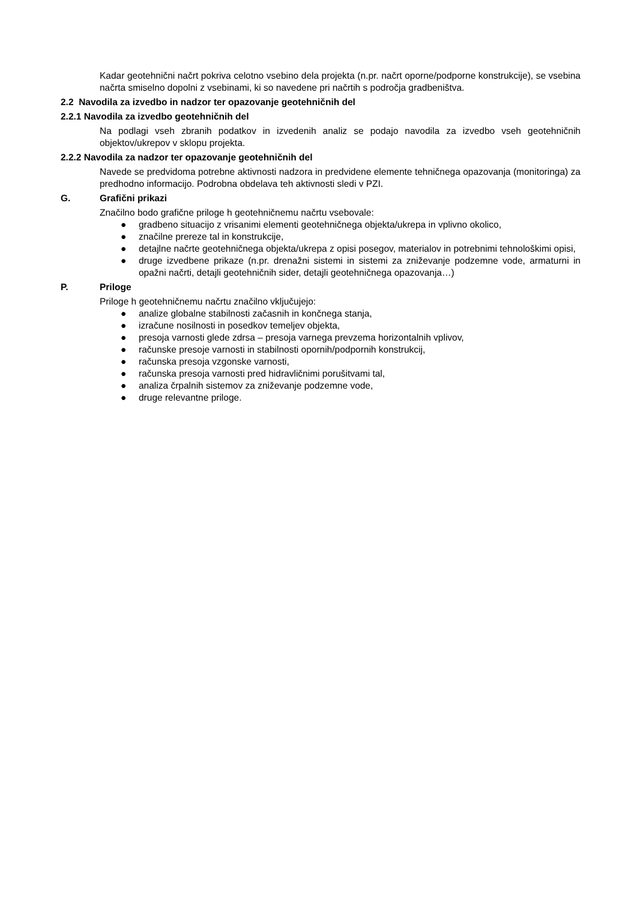Kadar geotehnični načrt pokriva celotno vsebino dela projekta (n.pr. načrt oporne/podporne konstrukcije), se vsebina načrta smiselno dopolni z vsebinami, ki so navedene pri načrtih s področja gradbeništva.
2.2 Navodila za izvedbo in nadzor ter opazovanje geotehničnih del
2.2.1 Navodila za izvedbo geotehničnih del
Na podlagi vseh zbranih podatkov in izvedenih analiz se podajo navodila za izvedbo vseh geotehničnih objektov/ukrepov v sklopu projekta.
2.2.2 Navodila za nadzor ter opazovanje geotehničnih del
Navede se predvidoma potrebne aktivnosti nadzora in predvidene elemente tehničnega opazovanja (monitoringa) za predhodno informacijo. Podrobna obdelava teh aktivnosti sledi v PZI.
G. Grafični prikazi
Značilno bodo grafične priloge h geotehničnemu načrtu vsebovale:
● gradbeno situacijo z vrisanimi elementi geotehničnega objekta/ukrepa in vplivno okolico,
● značilne prereze tal in konstrukcije,
● detajlne načrte geotehničnega objekta/ukrepa z opisi posegov, materialov in potrebnimi tehnološkimi opisi,
● druge izvedbene prikaze (n.pr. drenažni sistemi in sistemi za zniževanje podzemne vode, armaturni in opažni načrti, detajli geotehničnih sider, detajli geotehničnega opazovanja…)
P. Priloge
Priloge h geotehničnemu načrtu značilno vključujejo:
● analize globalne stabilnosti začasnih in končnega stanja,
● izračune nosilnosti in posedkov temeljev objekta,
● presoja varnosti glede zdrsa – presoja varnega prevzema horizontalnih vplivov,
● računske presoje varnosti in stabilnosti opornih/podpornih konstrukcij,
● računska presoja vzgonske varnosti,
● računska presoja varnosti pred hidravličnimi porušitvami tal,
● analiza črpalnih sistemov za zniževanje podzemne vode,
● druge relevantne priloge.